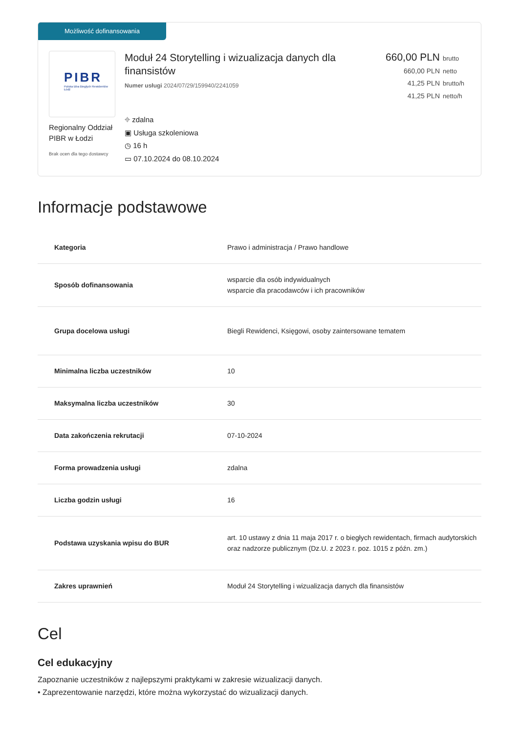Możliwość dofinansowania
PIBR
Polska Izba Biegłych Rewidentów Łódź
Regionalny Oddział PIBR w Łodzi
Brak ocen dla tego dostawcy
Moduł 24 Storytelling i wizualizacja danych dla finansistów
Numer usługi 2024/07/29/159940/2241059
⌖ zdalna
▣ Usługa szkoleniowa
◷ 16 h
▭ 07.10.2024 do 08.10.2024
660,00 PLN brutto
660,00 PLN netto
41,25 PLN brutto/h
41,25 PLN netto/h
Informacje podstawowe
| Kategoria | Prawo i administracja / Prawo handlowe |
| Sposób dofinansowania | wsparcie dla osób indywidualnych wsparcie dla pracodawców i ich pracowników |
| Grupa docelowa usługi | Biegli Rewidenci, Księgowi, osoby zaintersowane tematem |
| Minimalna liczba uczestników | 10 |
| Maksymalna liczba uczestników | 30 |
| Data zakończenia rekrutacji | 07-10-2024 |
| Forma prowadzenia usługi | zdalna |
| Liczba godzin usługi | 16 |
| Podstawa uzyskania wpisu do BUR | art. 10 ustawy z dnia 11 maja 2017 r. o biegłych rewidentach, firmach audytorskich oraz nadzorze publicznym (Dz.U. z 2023 r. poz. 1015 z późn. zm.) |
| Zakres uprawnień | Moduł 24 Storytelling i wizualizacja danych dla finansistów |
Cel
Cel edukacyjny
Zapoznanie uczestników z najlepszymi praktykami w zakresie wizualizacji danych.
• Zaprezentowanie narzędzi, które można wykorzystać do wizualizacji danych.